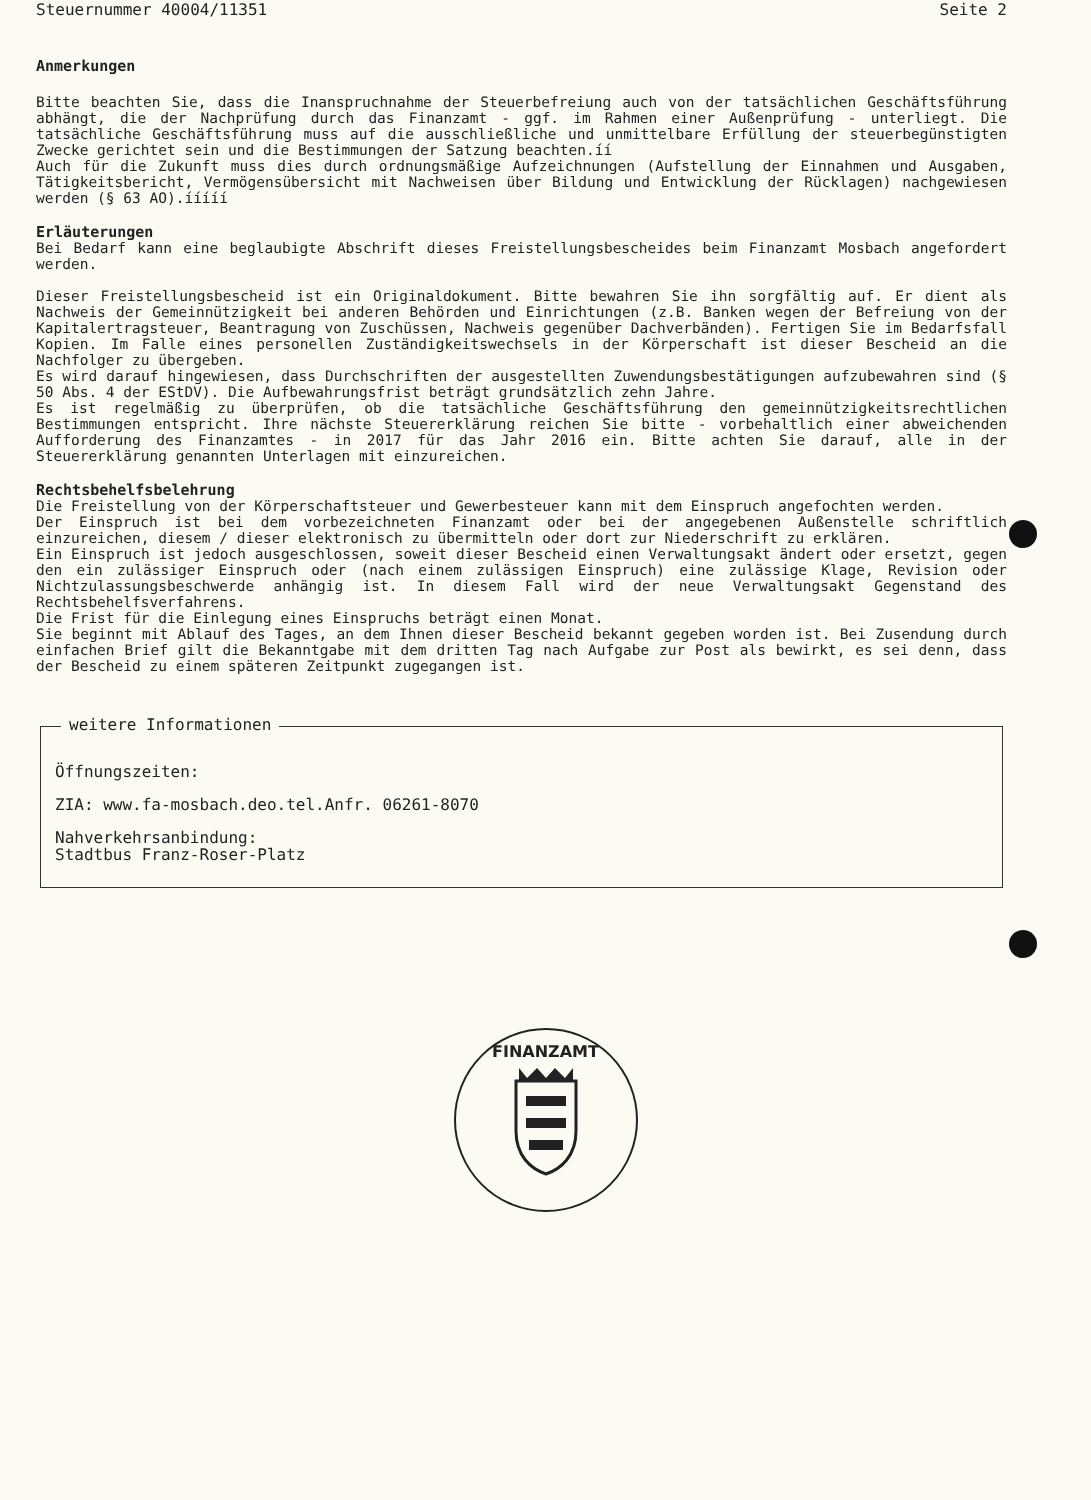Steuernummer 40004/11351 Seite 2
Anmerkungen
Bitte beachten Sie, dass die Inanspruchnahme der Steuerbefreiung auch von der tatsächlichen Geschäftsführung abhängt, die der Nachprüfung durch das Finanzamt - ggf. im Rahmen einer Außenprüfung - unterliegt. Die tatsächliche Geschäftsführung muss auf die ausschließliche und unmittelbare Erfüllung der steuerbegünstigten Zwecke gerichtet sein und die Bestimmungen der Satzung beachten.íí
Auch für die Zukunft muss dies durch ordnungsmäßige Aufzeichnungen (Aufstellung der Einnahmen und Ausgaben, Tätigkeitsbericht, Vermögensübersicht mit Nachweisen über Bildung und Entwicklung der Rücklagen) nachgewiesen werden (§ 63 AO).ííííí
Erläuterungen
Bei Bedarf kann eine beglaubigte Abschrift dieses Freistellungsbescheides beim Finanzamt Mosbach angefordert werden.
Dieser Freistellungsbescheid ist ein Originaldokument. Bitte bewahren Sie ihn sorgfältig auf. Er dient als Nachweis der Gemeinnützigkeit bei anderen Behörden und Einrichtungen (z.B. Banken wegen der Befreiung von der Kapitalertragsteuer, Beantragung von Zuschüssen, Nachweis gegenüber Dachverbänden). Fertigen Sie im Bedarfsfall Kopien. Im Falle eines personellen Zuständigkeitswechsels in der Körperschaft ist dieser Bescheid an die Nachfolger zu übergeben.
Es wird darauf hingewiesen, dass Durchschriften der ausgestellten Zuwendungsbestätigungen aufzubewahren sind (§ 50 Abs. 4 der EStDV). Die Aufbewahrungsfrist beträgt grundsätzlich zehn Jahre.
Es ist regelmäßig zu überprüfen, ob die tatsächliche Geschäftsführung den gemeinnützigkeitsrechtlichen Bestimmungen entspricht. Ihre nächste Steuererklärung reichen Sie bitte - vorbehaltlich einer abweichenden Aufforderung des Finanzamtes - in 2017 für das Jahr 2016 ein. Bitte achten Sie darauf, alle in der Steuererklärung genannten Unterlagen mit einzureichen.
Rechtsbehelfsbelehrung
Die Freistellung von der Körperschaftsteuer und Gewerbesteuer kann mit dem Einspruch angefochten werden.
Der Einspruch ist bei dem vorbezeichneten Finanzamt oder bei der angegebenen Außenstelle schriftlich einzureichen, diesem / dieser elektronisch zu übermitteln oder dort zur Niederschrift zu erklären.
Ein Einspruch ist jedoch ausgeschlossen, soweit dieser Bescheid einen Verwaltungsakt ändert oder ersetzt, gegen den ein zulässiger Einspruch oder (nach einem zulässigen Einspruch) eine zulässige Klage, Revision oder Nichtzulassungsbeschwerde anhängig ist. In diesem Fall wird der neue Verwaltungsakt Gegenstand des Rechtsbehelfsverfahrens.
Die Frist für die Einlegung eines Einspruchs beträgt einen Monat.
Sie beginnt mit Ablauf des Tages, an dem Ihnen dieser Bescheid bekannt gegeben worden ist. Bei Zusendung durch einfachen Brief gilt die Bekanntgabe mit dem dritten Tag nach Aufgabe zur Post als bewirkt, es sei denn, dass der Bescheid zu einem späteren Zeitpunkt zugegangen ist.
weitere Informationen
Öffnungszeiten:
ZIA: www.fa-mosbach.deo.tel.Anfr. 06261-8070
Nahverkehrsanbindung:
Stadtbus Franz-Roser-Platz
FINANZAMT